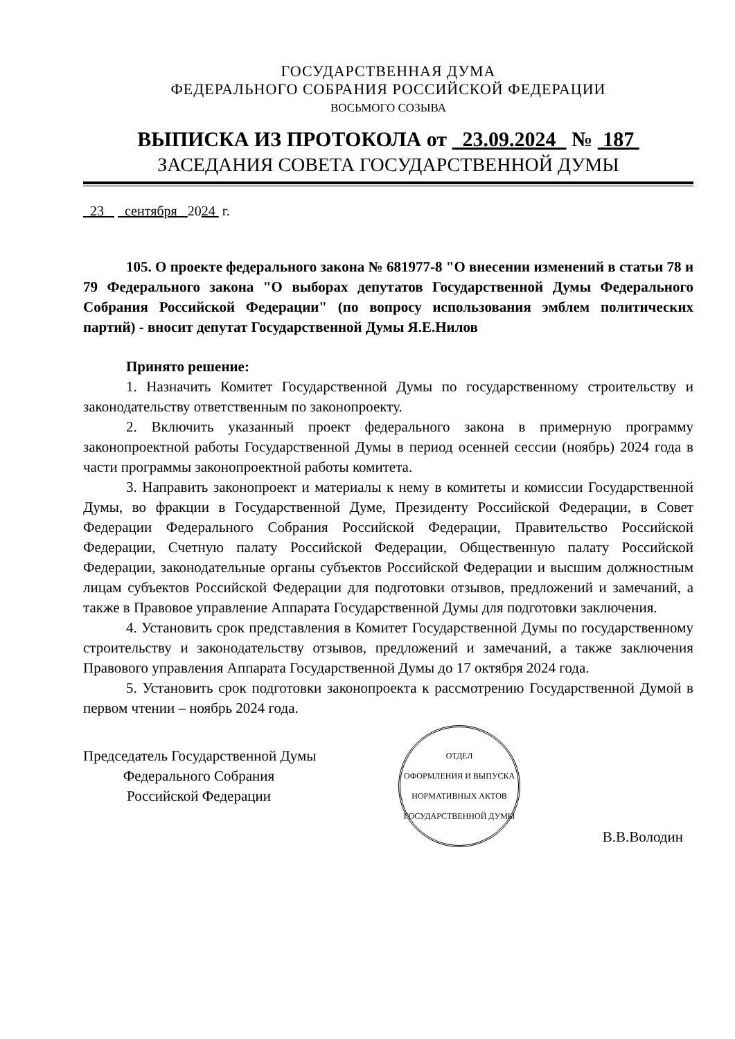ГОСУДАРСТВЕННАЯ ДУМА
ФЕДЕРАЛЬНОГО СОБРАНИЯ РОССИЙСКОЙ ФЕДЕРАЦИИ
ВОСЬМОГО СОЗЫВА
ВЫПИСКА ИЗ ПРОТОКОЛА от 23.09.2024 № 187
ЗАСЕДАНИЯ СОВЕТА ГОСУДАРСТВЕННОЙ ДУМЫ
23 сентября 2024 г.
105. О проекте федерального закона № 681977-8 "О внесении изменений в статьи 78 и 79 Федерального закона "О выборах депутатов Государственной Думы Федерального Собрания Российской Федерации" (по вопросу использования эмблем политических партий) - вносит депутат Государственной Думы Я.Е.Нилов
Принято решение:
1. Назначить Комитет Государственной Думы по государственному строительству и законодательству ответственным по законопроекту.
2. Включить указанный проект федерального закона в примерную программу законопроектной работы Государственной Думы в период осенней сессии (ноябрь) 2024 года в части программы законопроектной работы комитета.
3. Направить законопроект и материалы к нему в комитеты и комиссии Государственной Думы, во фракции в Государственной Думе, Президенту Российской Федерации, в Совет Федерации Федерального Собрания Российской Федерации, Правительство Российской Федерации, Счетную палату Российской Федерации, Общественную палату Российской Федерации, законодательные органы субъектов Российской Федерации и высшим должностным лицам субъектов Российской Федерации для подготовки отзывов, предложений и замечаний, а также в Правовое управление Аппарата Государственной Думы для подготовки заключения.
4. Установить срок представления в Комитет Государственной Думы по государственному строительству и законодательству отзывов, предложений и замечаний, а также заключения Правового управления Аппарата Государственной Думы до 17 октября 2024 года.
5. Установить срок подготовки законопроекта к рассмотрению Государственной Думой в первом чтении – ноябрь 2024 года.
Председатель Государственной Думы
Федерального Собрания
Российской Федерации
ОТДЕЛ
ОФОРМЛЕНИЯ И ВЫПУСКА
НОРМАТИВНЫХ АКТОВ
ГОСУДАРСТВЕННОЙ ДУМЫ
В.В.Володин